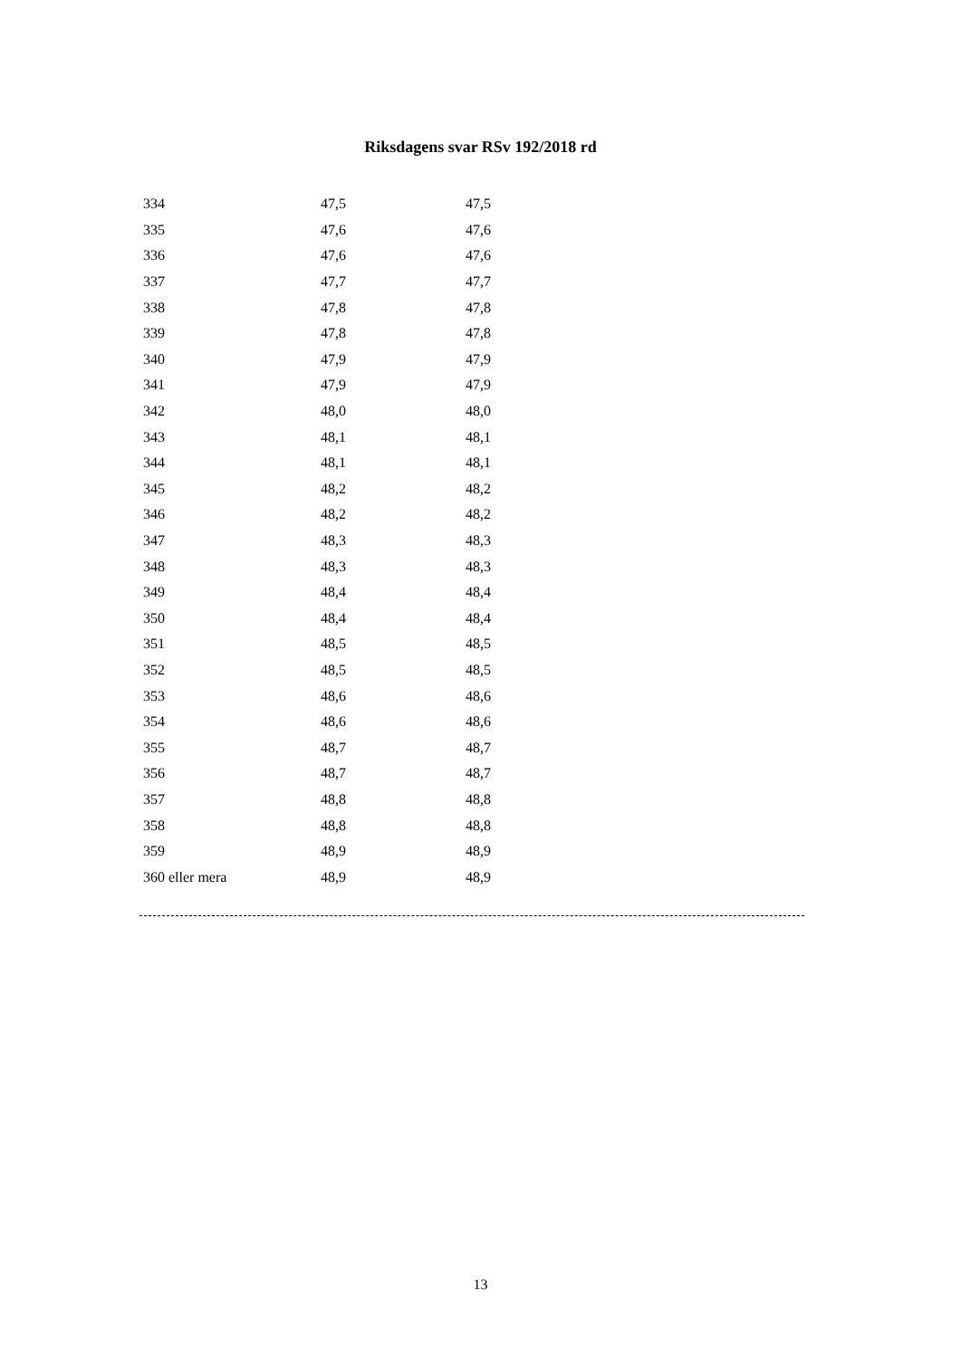Riksdagens svar RSv 192/2018 rd
| 334 | 47,5 | 47,5 |
| 335 | 47,6 | 47,6 |
| 336 | 47,6 | 47,6 |
| 337 | 47,7 | 47,7 |
| 338 | 47,8 | 47,8 |
| 339 | 47,8 | 47,8 |
| 340 | 47,9 | 47,9 |
| 341 | 47,9 | 47,9 |
| 342 | 48,0 | 48,0 |
| 343 | 48,1 | 48,1 |
| 344 | 48,1 | 48,1 |
| 345 | 48,2 | 48,2 |
| 346 | 48,2 | 48,2 |
| 347 | 48,3 | 48,3 |
| 348 | 48,3 | 48,3 |
| 349 | 48,4 | 48,4 |
| 350 | 48,4 | 48,4 |
| 351 | 48,5 | 48,5 |
| 352 | 48,5 | 48,5 |
| 353 | 48,6 | 48,6 |
| 354 | 48,6 | 48,6 |
| 355 | 48,7 | 48,7 |
| 356 | 48,7 | 48,7 |
| 357 | 48,8 | 48,8 |
| 358 | 48,8 | 48,8 |
| 359 | 48,9 | 48,9 |
| 360 eller mera | 48,9 | 48,9 |
13